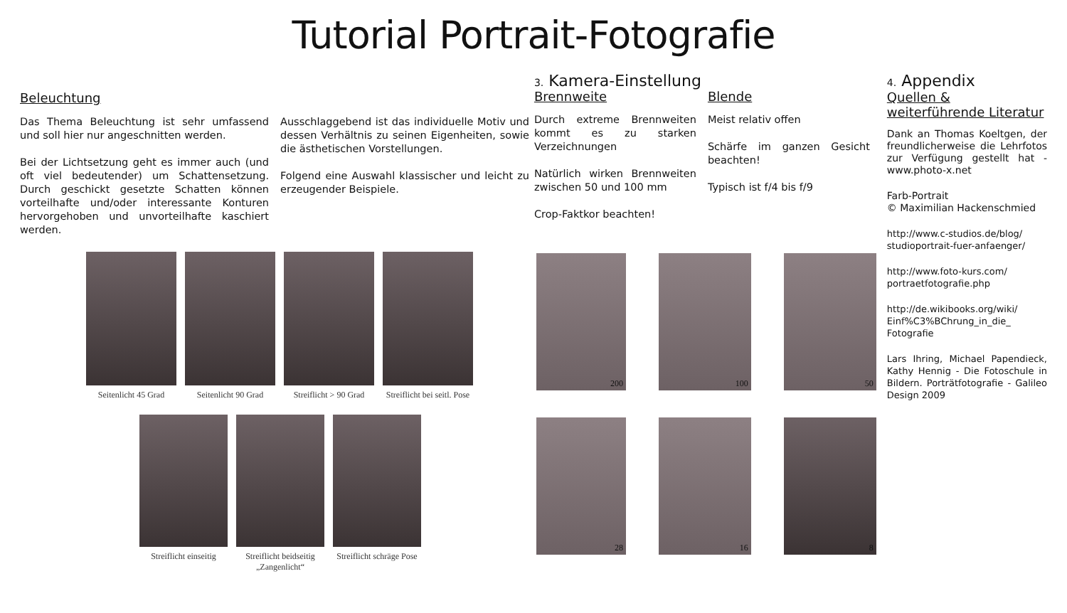Tutorial Portrait-Fotografie
Beleuchtung
Das Thema Beleuchtung ist sehr umfassend und soll hier nur angeschnitten werden.
Bei der Lichtsetzung geht es immer auch (und oft viel bedeutender) um Schattensetzung. Durch geschickt gesetzte Schatten können vorteilhafte und/oder interessante Konturen hervorgehoben und unvorteilhafte kaschiert werden.
Ausschlaggebend ist das individuelle Motiv und dessen Verhältnis zu seinen Eigenheiten, sowie die ästhetischen Vorstellungen.
Folgend eine Auswahl klassischer und leicht zu erzeugender Beispiele.
Seitenlicht 45 Grad Seitenlicht 90 Grad Streiflicht > 90 Grad Streiflicht bei seitl. Pose
Streiflicht einseitig Streiflicht beidseitig
„Zangenlicht“
Streiflicht schräge Pose
3. Kamera-Einstellung
Brennweite
Durch extreme Brennweiten kommt es zu starken Verzeichnungen
Natürlich wirken Brennweiten zwischen 50 und 100 mm
Crop-Faktkor beachten!
Blende
Meist relativ offen
Schärfe im ganzen Gesicht beachten!
Typisch ist f/4 bis f/9
200 100 50
28 16 8
4. Appendix
Quellen & weiterführende Literatur
Dank an Thomas Koeltgen, der freundlicherweise die Lehrfotos zur Verfügung gestellt hat - www.photo-x.net
Farb-Portrait
© Maximilian Hackenschmied
http://www.c-studios.de/blog/ studioportrait-fuer-anfaenger/
http://www.foto-kurs.com/ portraetfotografie.php
http://de.wikibooks.org/wiki/ Einf%C3%BChrung_in_die_ Fotografie
Lars Ihring, Michael Papendieck, Kathy Hennig - Die Fotoschule in Bildern. Porträtfotografie - Galileo Design 2009